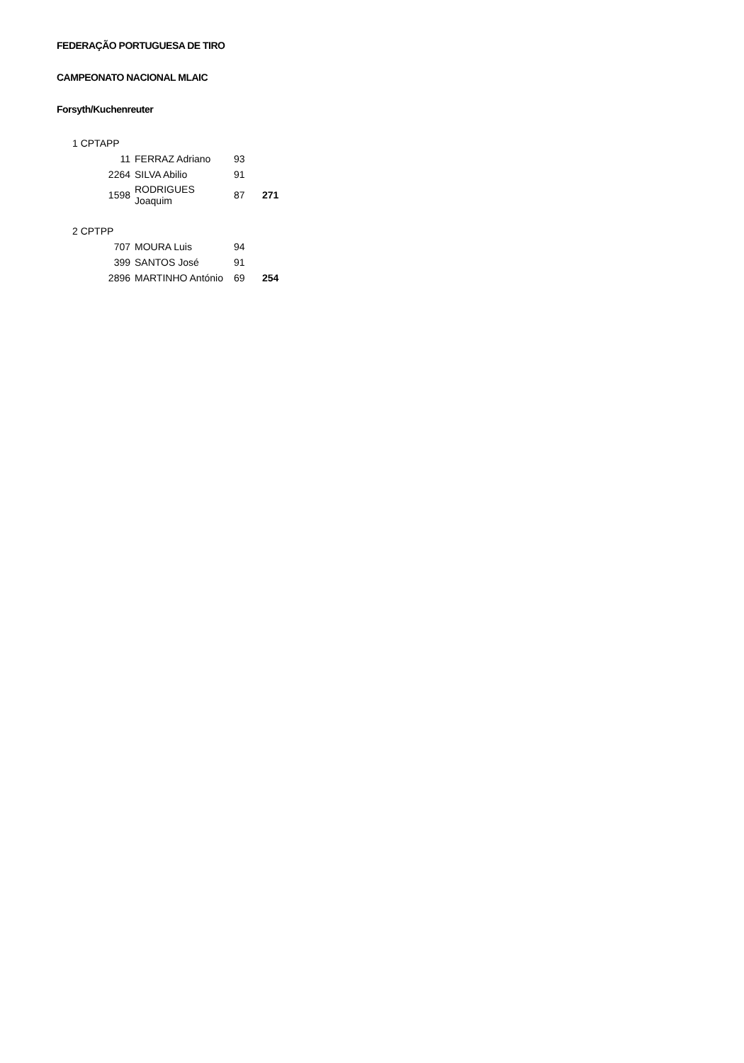FEDERAÇÃO PORTUGUESA DE TIRO
CAMPEONATO NACIONAL MLAIC
Forsyth/Kuchenreuter
| 1 CPTAPP | | | |
| 11 | FERRAZ Adriano | 93 | |
| 2264 | SILVA Abilio | 91 | |
| 1598 | RODRIGUES Joaquim | 87 | 271 |
| 2 CPTPP | | | |
| 707 | MOURA Luis | 94 | |
| 399 | SANTOS José | 91 | |
| 2896 | MARTINHO António | 69 | 254 |